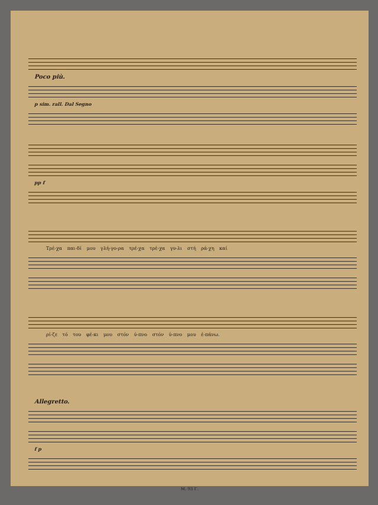Poco più.
p sim. rall. Dal Segno
pp f
Τρέ-χα παι-δί μου γλή-γο-ρα τρέ-χα τρέ-χα γυ-λι στή ρά-χη καί
ρί-ζε τό του φέ-κι μου στόν ύ-πνο στόν ύ-πνο μου έ-πάνω.
Allegretto.
f p
Μ. 93 Γ.